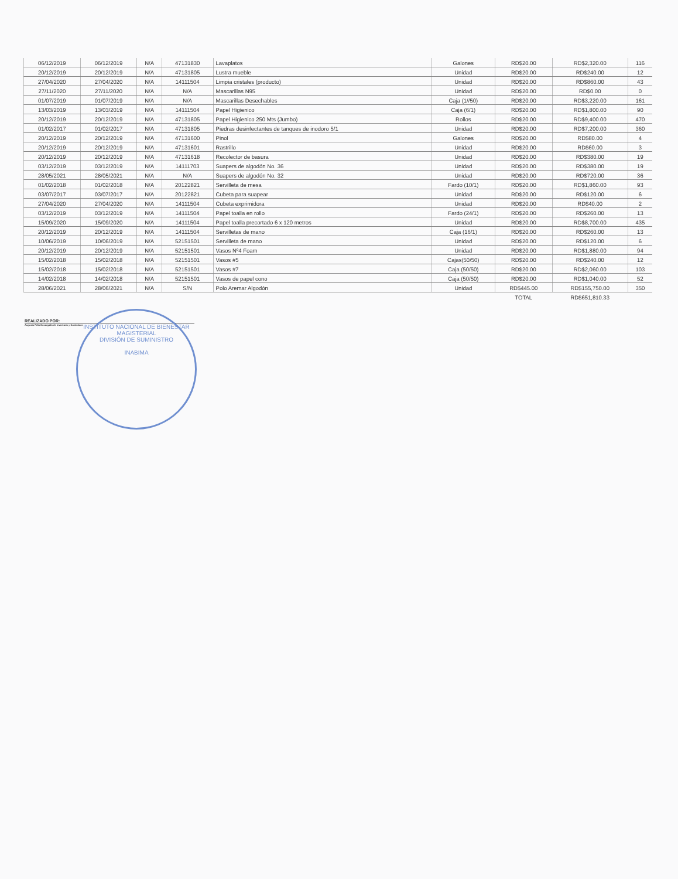| 06/12/2019 | 06/12/2019 | N/A | 47131830 | Lavaplatos | Galones | RD$20.00 | RD$2,320.00 | 116 |
| 20/12/2019 | 20/12/2019 | N/A | 47131805 | Lustra mueble | Unidad | RD$20.00 | RD$240.00 | 12 |
| 27/04/2020 | 27/04/2020 | N/A | 14111504 | Limpia cristales (producto) | Unidad | RD$20.00 | RD$860.00 | 43 |
| 27/11/2020 | 27/11/2020 | N/A | N/A | Mascarillas N95 | Unidad | RD$20.00 | RD$0.00 | 0 |
| 01/07/2019 | 01/07/2019 | N/A | N/A | Mascarillas Desechables | Caja (1//50) | RD$20.00 | RD$3,220.00 | 161 |
| 13/03/2019 | 13/03/2019 | N/A | 14111504 | Papel Higienico | Caja (6/1) | RD$20.00 | RD$1,800.00 | 90 |
| 20/12/2019 | 20/12/2019 | N/A | 47131805 | Papel Higienico 250 Mts (Jumbo) | Rollos | RD$20.00 | RD$9,400.00 | 470 |
| 01/02/2017 | 01/02/2017 | N/A | 47131805 | Piedras desinfectantes de tanques de inodoro 5/1 | Unidad | RD$20.00 | RD$7,200.00 | 360 |
| 20/12/2019 | 20/12/2019 | N/A | 47131600 | Pinol | Galones | RD$20.00 | RD$80.00 | 4 |
| 20/12/2019 | 20/12/2019 | N/A | 47131601 | Rastrillo | Unidad | RD$20.00 | RD$60.00 | 3 |
| 20/12/2019 | 20/12/2019 | N/A | 47131618 | Recolector de basura | Unidad | RD$20.00 | RD$380.00 | 19 |
| 03/12/2019 | 03/12/2019 | N/A | 14111703 | Suapers de algodón No. 36 | Unidad | RD$20.00 | RD$380.00 | 19 |
| 28/05/2021 | 28/05/2021 | N/A | N/A | Suapers de algodón No. 32 | Unidad | RD$20.00 | RD$720.00 | 36 |
| 01/02/2018 | 01/02/2018 | N/A | 20122821 | Servilleta de mesa | Fardo (10/1) | RD$20.00 | RD$1,860.00 | 93 |
| 03/07/2017 | 03/07/2017 | N/A | 20122821 | Cubeta para suapear | Unidad | RD$20.00 | RD$120.00 | 6 |
| 27/04/2020 | 27/04/2020 | N/A | 14111504 | Cubeta exprimidora | Unidad | RD$20.00 | RD$40.00 | 2 |
| 03/12/2019 | 03/12/2019 | N/A | 14111504 | Papel toalla en rollo | Fardo (24/1) | RD$20.00 | RD$260.00 | 13 |
| 15/09/2020 | 15/09/2020 | N/A | 14111504 | Papel toalla precortado 6 x 120 metros | Unidad | RD$20.00 | RD$8,700.00 | 435 |
| 20/12/2019 | 20/12/2019 | N/A | 14111504 | Servilletas de mano | Caja (16/1) | RD$20.00 | RD$260.00 | 13 |
| 10/06/2019 | 10/06/2019 | N/A | 52151501 | Servilleta de mano | Unidad | RD$20.00 | RD$120.00 | 6 |
| 20/12/2019 | 20/12/2019 | N/A | 52151501 | Vasos Nº4 Foam | Unidad | RD$20.00 | RD$1,880.00 | 94 |
| 15/02/2018 | 15/02/2018 | N/A | 52151501 | Vasos #5 | Cajas(50/50) | RD$20.00 | RD$240.00 | 12 |
| 15/02/2018 | 15/02/2018 | N/A | 52151501 | Vasos #7 | Caja (50/50) | RD$20.00 | RD$2,060.00 | 103 |
| 14/02/2018 | 14/02/2018 | N/A | 52151501 | Vasos de papel cono | Caja (50/50) | RD$20.00 | RD$1,040.00 | 52 |
| 28/06/2021 | 28/06/2021 | N/A | S/N | Polo Aremar Algodón | Unidad | RD$445.00 | RD$155,750.00 | 350 |
| | | | | | | TOTAL | RD$651,810.33 | |
REALIZADO POR:
Augusto Feliz Encargado de Inventario y Suministro
INSTITUTO NACIONAL DE BIENESTAR MAGISTERIAL
DIVISIÓN DE SUMINISTRO
INABIMA